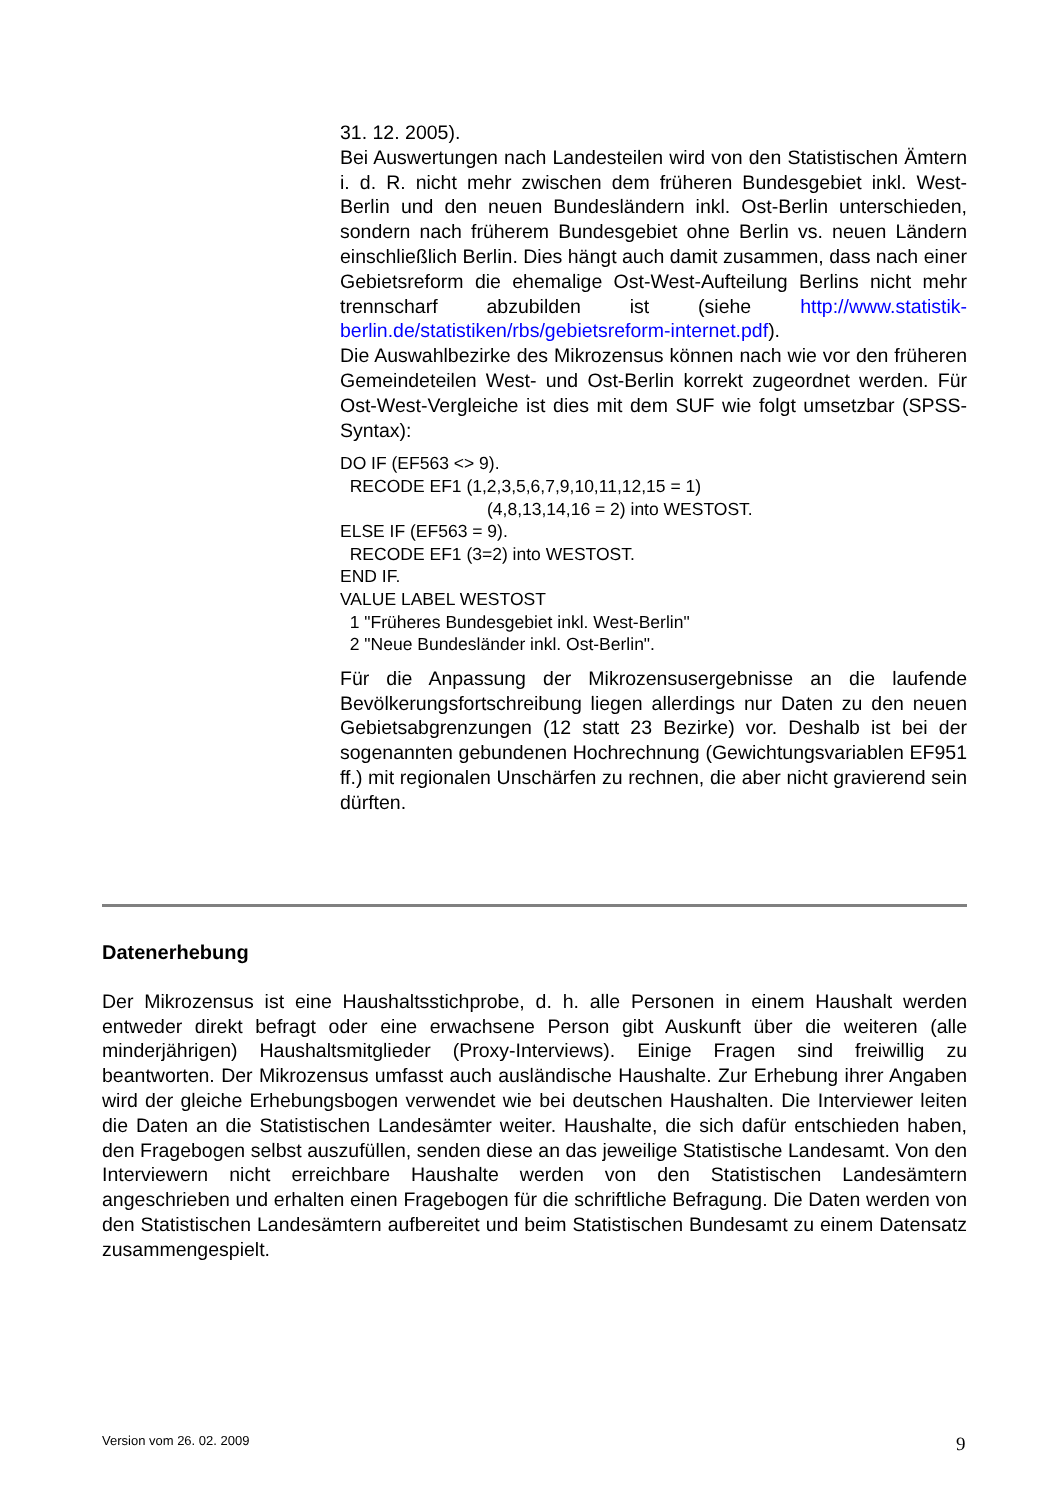31. 12. 2005).
Bei Auswertungen nach Landesteilen wird von den Statistischen Ämtern i. d. R. nicht mehr zwischen dem früheren Bundesgebiet inkl. West-Berlin und den neuen Bundesländern inkl. Ost-Berlin unterschieden, sondern nach früherem Bundesgebiet ohne Berlin vs. neuen Ländern einschließlich Berlin. Dies hängt auch damit zusammen, dass nach einer Gebietsreform die ehemalige Ost-West-Aufteilung Berlins nicht mehr trennscharf abzubilden ist (siehe http://www.statistik-berlin.de/statistiken/rbs/gebietsreform-internet.pdf).
Die Auswahlbezirke des Mikrozensus können nach wie vor den früheren Gemeindeteilen West- und Ost-Berlin korrekt zugeordnet werden. Für Ost-West-Vergleiche ist dies mit dem SUF wie folgt umsetzbar (SPSS-Syntax):
DO IF (EF563 <> 9).
RECODE EF1 (1,2,3,5,6,7,9,10,11,12,15 = 1)
(4,8,13,14,16 = 2) into WESTOST.
ELSE IF (EF563 = 9).
RECODE EF1 (3=2) into WESTOST.
END IF.
VALUE LABEL WESTOST
1 "Früheres Bundesgebiet inkl. West-Berlin"
2 "Neue Bundesländer inkl. Ost-Berlin".
Für die Anpassung der Mikrozensusergebnisse an die laufende Bevölkerungsfortschreibung liegen allerdings nur Daten zu den neuen Gebietsabgrenzungen (12 statt 23 Bezirke) vor. Deshalb ist bei der sogenannten gebundenen Hochrechnung (Gewichtungsvariablen EF951 ff.) mit regionalen Unschärfen zu rechnen, die aber nicht gravierend sein dürften.
Datenerhebung
Der Mikrozensus ist eine Haushaltsstichprobe, d. h. alle Personen in einem Haushalt werden entweder direkt befragt oder eine erwachsene Person gibt Auskunft über die weiteren (alle minderjährigen) Haushaltsmitglieder (Proxy-Interviews). Einige Fragen sind freiwillig zu beantworten. Der Mikrozensus umfasst auch ausländische Haushalte. Zur Erhebung ihrer Angaben wird der gleiche Erhebungsbogen verwendet wie bei deutschen Haushalten. Die Interviewer leiten die Daten an die Statistischen Landesämter weiter. Haushalte, die sich dafür entschieden haben, den Fragebogen selbst auszufüllen, senden diese an das jeweilige Statistische Landesamt. Von den Interviewern nicht erreichbare Haushalte werden von den Statistischen Landesämtern angeschrieben und erhalten einen Fragebogen für die schriftliche Befragung. Die Daten werden von den Statistischen Landesämtern aufbereitet und beim Statistischen Bundesamt zu einem Datensatz zusammengespielt.
Version vom 26. 02. 2009 9